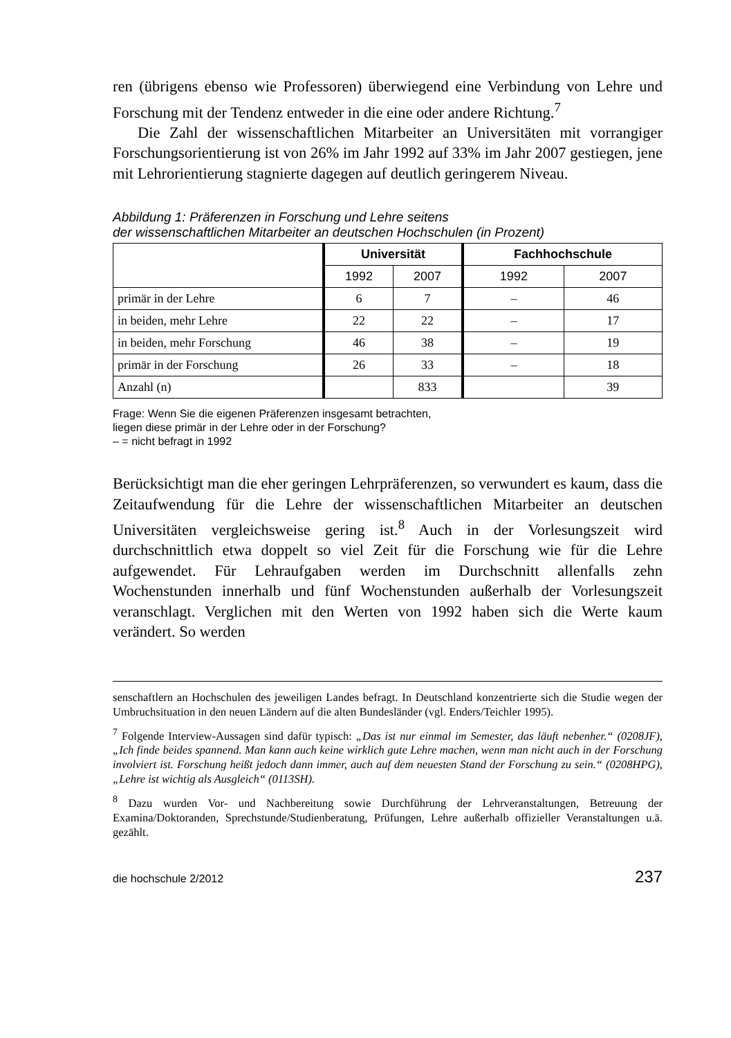ren (übrigens ebenso wie Professoren) überwiegend eine Verbindung von Lehre und Forschung mit der Tendenz entweder in die eine oder andere Richtung.<sup>7</sup>
Die Zahl der wissenschaftlichen Mitarbeiter an Universitäten mit vorrangiger Forschungsorientierung ist von 26% im Jahr 1992 auf 33% im Jahr 2007 gestiegen, jene mit Lehrorientierung stagnierte dagegen auf deutlich geringerem Niveau.
Abbildung 1: Präferenzen in Forschung und Lehre seitens
der wissenschaftlichen Mitarbeiter an deutschen Hochschulen (in Prozent)
| | Universität | | Fachhochschule | |
| --- | --- | --- | --- | --- |
| | 1992 | 2007 | 1992 | 2007 |
| primär in der Lehre | 6 | 7 | – | 46 |
| in beiden, mehr Lehre | 22 | 22 | – | 17 |
| in beiden, mehr Forschung | 46 | 38 | – | 19 |
| primär in der Forschung | 26 | 33 | – | 18 |
| Anzahl (n) | | 833 | | 39 |
Frage: Wenn Sie die eigenen Präferenzen insgesamt betrachten,
liegen diese primär in der Lehre oder in der Forschung?
– = nicht befragt in 1992
Berücksichtigt man die eher geringen Lehrpräferenzen, so verwundert es kaum, dass die Zeitaufwendung für die Lehre der wissenschaftlichen Mitarbeiter an deutschen Universitäten vergleichsweise gering ist.<sup>8</sup> Auch in der Vorlesungszeit wird durchschnittlich etwa doppelt so viel Zeit für die Forschung wie für die Lehre aufgewendet. Für Lehraufgaben werden im Durchschnitt allenfalls zehn Wochenstunden innerhalb und fünf Wochenstunden außerhalb der Vorlesungszeit veranschlagt. Verglichen mit den Werten von 1992 haben sich die Werte kaum verändert. So werden
senschaftlern an Hochschulen des jeweiligen Landes befragt. In Deutschland konzentrierte sich die Studie wegen der Umbruchsituation in den neuen Ländern auf die alten Bundesländer (vgl. Enders/Teichler 1995).
<sup>7</sup> Folgende Interview-Aussagen sind dafür typisch: „Das ist nur einmal im Semester, das läuft nebenher.“ (0208JF), „Ich finde beides spannend. Man kann auch keine wirklich gute Lehre machen, wenn man nicht auch in der Forschung involviert ist. Forschung heißt jedoch dann immer, auch auf dem neuesten Stand der Forschung zu sein.“ (0208HPG), „Lehre ist wichtig als Ausgleich“ (0113SH).
<sup>8</sup> Dazu wurden Vor- und Nachbereitung sowie Durchführung der Lehrveranstaltungen, Betreuung der Examina/Doktoranden, Sprechstunde/Studienberatung, Prüfungen, Lehre außerhalb offizieller Veranstaltungen u.ä. gezählt.
die hochschule 2/2012 237